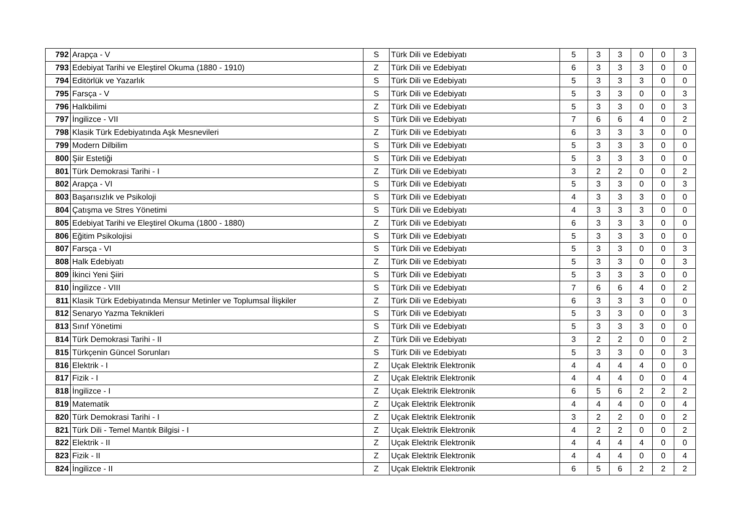| 792 | Arapça - V | S | Türk Dili ve Edebiyatı | 5 | 3 | 3 | 0 | 0 | 3 |
| 793 | Edebiyat Tarihi ve Eleştirel Okuma (1880 - 1910) | Z | Türk Dili ve Edebiyatı | 6 | 3 | 3 | 3 | 0 | 0 |
| 794 | Editörlük ve Yazarlık | S | Türk Dili ve Edebiyatı | 5 | 3 | 3 | 3 | 0 | 0 |
| 795 | Farsça - V | S | Türk Dili ve Edebiyatı | 5 | 3 | 3 | 0 | 0 | 3 |
| 796 | Halkbilimi | Z | Türk Dili ve Edebiyatı | 5 | 3 | 3 | 0 | 0 | 3 |
| 797 | İngilizce - VII | S | Türk Dili ve Edebiyatı | 7 | 6 | 6 | 4 | 0 | 2 |
| 798 | Klasik Türk Edebiyatında Aşk Mesnevileri | Z | Türk Dili ve Edebiyatı | 6 | 3 | 3 | 3 | 0 | 0 |
| 799 | Modern Dilbilim | S | Türk Dili ve Edebiyatı | 5 | 3 | 3 | 3 | 0 | 0 |
| 800 | Şiir Estetiği | S | Türk Dili ve Edebiyatı | 5 | 3 | 3 | 3 | 0 | 0 |
| 801 | Türk Demokrasi Tarihi - I | Z | Türk Dili ve Edebiyatı | 3 | 2 | 2 | 0 | 0 | 2 |
| 802 | Arapça - VI | S | Türk Dili ve Edebiyatı | 5 | 3 | 3 | 0 | 0 | 3 |
| 803 | Başarısızlık ve Psikoloji | S | Türk Dili ve Edebiyatı | 4 | 3 | 3 | 3 | 0 | 0 |
| 804 | Çatışma ve Stres Yönetimi | S | Türk Dili ve Edebiyatı | 4 | 3 | 3 | 3 | 0 | 0 |
| 805 | Edebiyat Tarihi ve Eleştirel Okuma (1800 - 1880) | Z | Türk Dili ve Edebiyatı | 6 | 3 | 3 | 3 | 0 | 0 |
| 806 | Eğitim Psikolojisi | S | Türk Dili ve Edebiyatı | 5 | 3 | 3 | 3 | 0 | 0 |
| 807 | Farsça - VI | S | Türk Dili ve Edebiyatı | 5 | 3 | 3 | 0 | 0 | 3 |
| 808 | Halk Edebiyatı | Z | Türk Dili ve Edebiyatı | 5 | 3 | 3 | 0 | 0 | 3 |
| 809 | İkinci Yeni Şiiri | S | Türk Dili ve Edebiyatı | 5 | 3 | 3 | 3 | 0 | 0 |
| 810 | İngilizce - VIII | S | Türk Dili ve Edebiyatı | 7 | 6 | 6 | 4 | 0 | 2 |
| 811 | Klasik Türk Edebiyatında Mensur Metinler ve Toplumsal İlişkiler | Z | Türk Dili ve Edebiyatı | 6 | 3 | 3 | 3 | 0 | 0 |
| 812 | Senaryo Yazma Teknikleri | S | Türk Dili ve Edebiyatı | 5 | 3 | 3 | 0 | 0 | 3 |
| 813 | Sınıf Yönetimi | S | Türk Dili ve Edebiyatı | 5 | 3 | 3 | 3 | 0 | 0 |
| 814 | Türk Demokrasi Tarihi - II | Z | Türk Dili ve Edebiyatı | 3 | 2 | 2 | 0 | 0 | 2 |
| 815 | Türkçenin Güncel Sorunları | S | Türk Dili ve Edebiyatı | 5 | 3 | 3 | 0 | 0 | 3 |
| 816 | Elektrik - I | Z | Uçak Elektrik Elektronik | 4 | 4 | 4 | 4 | 0 | 0 |
| 817 | Fizik - I | Z | Uçak Elektrik Elektronik | 4 | 4 | 4 | 0 | 0 | 4 |
| 818 | İngilizce - I | Z | Uçak Elektrik Elektronik | 6 | 5 | 6 | 2 | 2 | 2 |
| 819 | Matematik | Z | Uçak Elektrik Elektronik | 4 | 4 | 4 | 0 | 0 | 4 |
| 820 | Türk Demokrasi Tarihi - I | Z | Uçak Elektrik Elektronik | 3 | 2 | 2 | 0 | 0 | 2 |
| 821 | Türk Dili - Temel Mantık Bilgisi - I | Z | Uçak Elektrik Elektronik | 4 | 2 | 2 | 0 | 0 | 2 |
| 822 | Elektrik - II | Z | Uçak Elektrik Elektronik | 4 | 4 | 4 | 4 | 0 | 0 |
| 823 | Fizik - II | Z | Uçak Elektrik Elektronik | 4 | 4 | 4 | 0 | 0 | 4 |
| 824 | İngilizce - II | Z | Uçak Elektrik Elektronik | 6 | 5 | 6 | 2 | 2 | 2 |